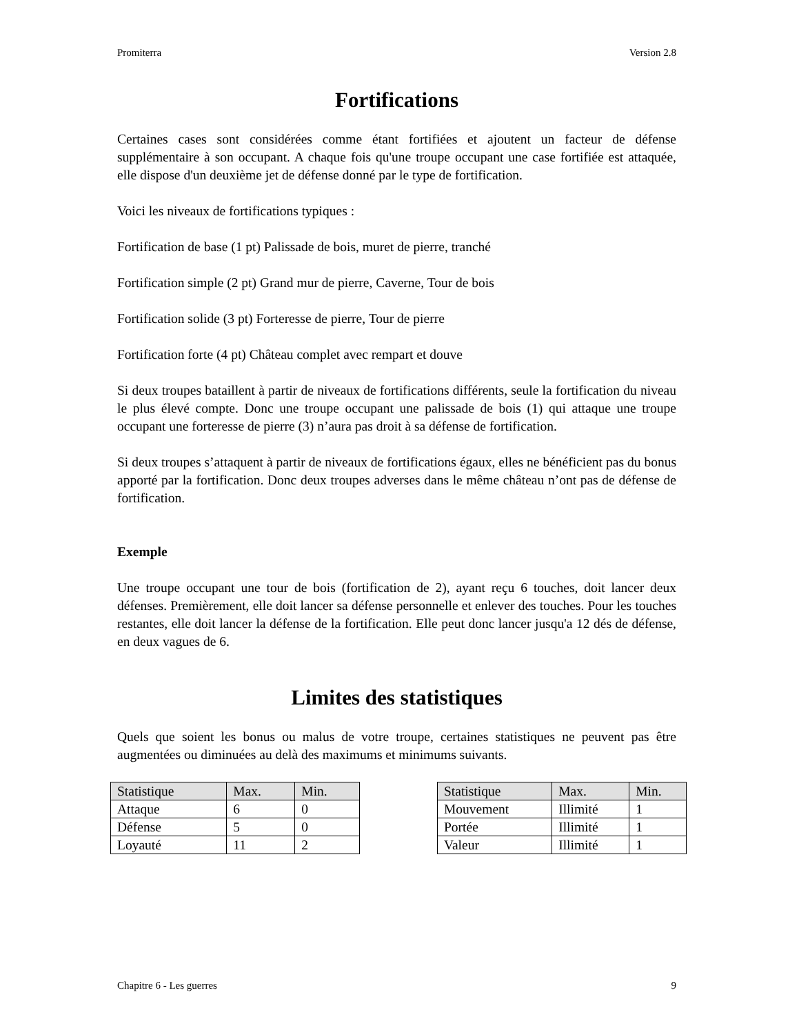Promiterra Version 2.8
Fortifications
Certaines cases sont considérées comme étant fortifiées et ajoutent un facteur de défense supplémentaire à son occupant. A chaque fois qu'une troupe occupant une case fortifiée est attaquée, elle dispose d'un deuxième jet de défense donné par le type de fortification.
Voici les niveaux de fortifications typiques :
Fortification de base (1 pt) Palissade de bois, muret de pierre, tranché
Fortification simple (2 pt) Grand mur de pierre, Caverne, Tour de bois
Fortification solide (3 pt) Forteresse de pierre, Tour de pierre
Fortification forte (4 pt) Château complet avec rempart et douve
Si deux troupes bataillent à partir de niveaux de fortifications différents, seule la fortification du niveau le plus élevé compte. Donc une troupe occupant une palissade de bois (1) qui attaque une troupe occupant une forteresse de pierre (3) n’aura pas droit à sa défense de fortification.
Si deux troupes s’attaquent à partir de niveaux de fortifications égaux, elles ne bénéficient pas du bonus apporté par la fortification. Donc deux troupes adverses dans le même château n’ont pas de défense de fortification.
Exemple
Une troupe occupant une tour de bois (fortification de 2), ayant reçu 6 touches, doit lancer deux défenses. Premièrement, elle doit lancer sa défense personnelle et enlever des touches. Pour les touches restantes, elle doit lancer la défense de la fortification. Elle peut donc lancer jusqu'a 12 dés de défense, en deux vagues de 6.
Limites des statistiques
Quels que soient les bonus ou malus de votre troupe, certaines statistiques ne peuvent pas être augmentées ou diminuées au delà des maximums et minimums suivants.
| Statistique | Max. | Min. |
| --- | --- | --- |
| Attaque | 6 | 0 |
| Défense | 5 | 0 |
| Loyauté | 11 | 2 |
| Statistique | Max. | Min. |
| --- | --- | --- |
| Mouvement | Illimité | 1 |
| Portée | Illimité | 1 |
| Valeur | Illimité | 1 |
Chapitre 6 - Les guerres 9